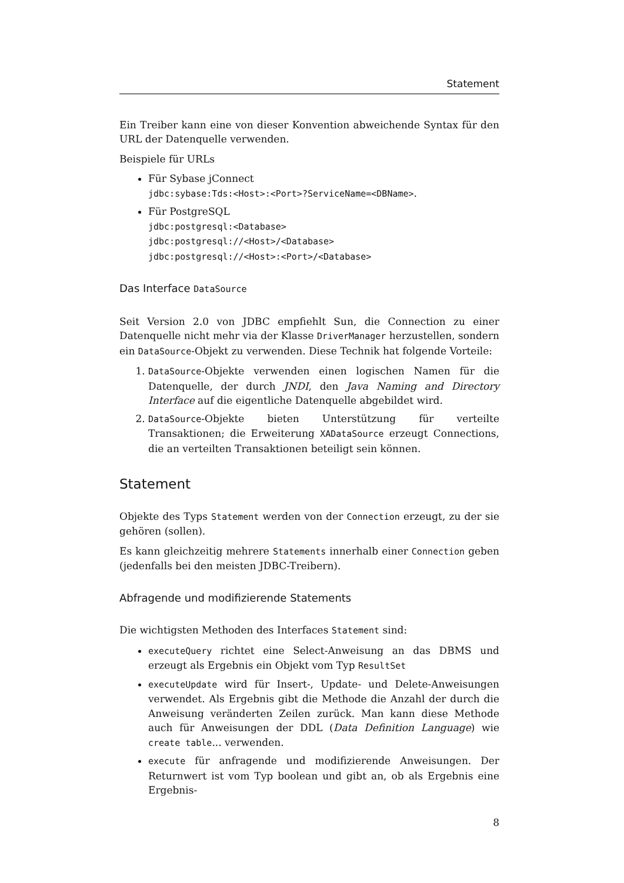Statement
Ein Treiber kann eine von dieser Konvention abweichende Syntax für den URL der Datenquelle verwenden.
Beispiele für URLs
Für Sybase jConnect
jdbc:sybase:Tds:<Host>:<Port>?ServiceName=<DBName>.
Für PostgreSQL
jdbc:postgresql:<Database>
jdbc:postgresql://<Host>/<Database>
jdbc:postgresql://<Host>:<Port>/<Database>
Das Interface DataSource
Seit Version 2.0 von JDBC empfiehlt Sun, die Connection zu einer Datenquelle nicht mehr via der Klasse DriverManager herzustellen, sondern ein DataSource-Objekt zu verwenden. Diese Technik hat folgende Vorteile:
1. DataSource-Objekte verwenden einen logischen Namen für die Datenquelle, der durch JNDI, den Java Naming and Directory Interface auf die eigentliche Datenquelle abgebildet wird.
2. DataSource-Objekte bieten Unterstützung für verteilte Transaktionen; die Erweiterung XADataSource erzeugt Connections, die an verteilten Transaktionen beteiligt sein können.
Statement
Objekte des Typs Statement werden von der Connection erzeugt, zu der sie gehören (sollen).
Es kann gleichzeitig mehrere Statements innerhalb einer Connection geben (jedenfalls bei den meisten JDBC-Treibern).
Abfragende und modifizierende Statements
Die wichtigsten Methoden des Interfaces Statement sind:
executeQuery richtet eine Select-Anweisung an das DBMS und erzeugt als Ergebnis ein Objekt vom Typ ResultSet
executeUpdate wird für Insert-, Update- und Delete-Anweisungen verwendet. Als Ergebnis gibt die Methode die Anzahl der durch die Anweisung veränderten Zeilen zurück. Man kann diese Methode auch für Anweisungen der DDL (Data Definition Language) wie create table... verwenden.
execute für anfragende und modifizierende Anweisungen. Der Returnwert ist vom Typ boolean und gibt an, ob als Ergebnis eine Ergebnis-
8